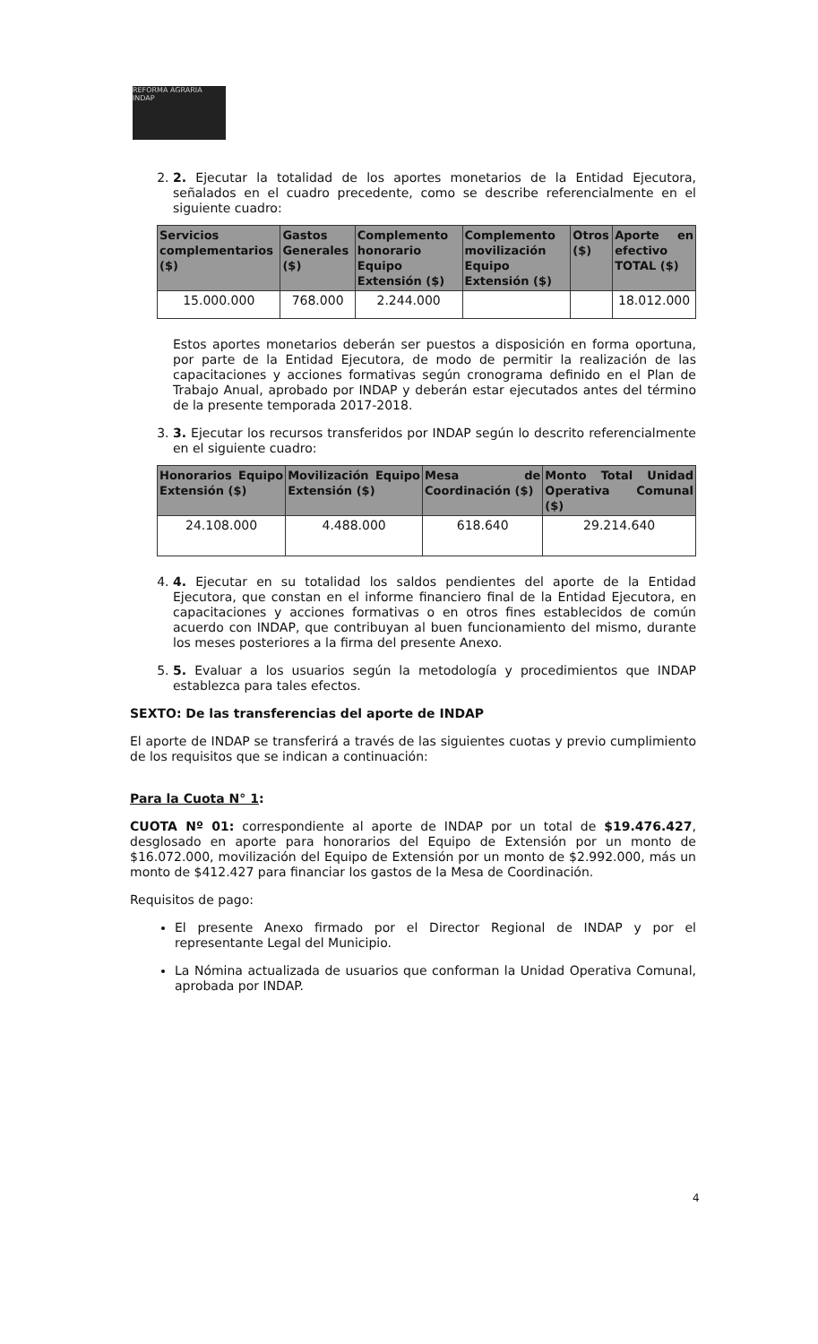REFORMA AGRARIA INDAP
2. 2. Ejecutar la totalidad de los aportes monetarios de la Entidad Ejecutora, señalados en el cuadro precedente, como se describe referencialmente en el siguiente cuadro:
| Servicios complementarios ($) | Gastos Generales ($) | Complemento honorario Equipo Extensión ($) | Complemento movilización Equipo Extensión ($) | Otros ($) | Aporte en efectivo TOTAL ($) |
| --- | --- | --- | --- | --- | --- |
| 15.000.000 | 768.000 | 2.244.000 | | | 18.012.000 |
Estos aportes monetarios deberán ser puestos a disposición en forma oportuna, por parte de la Entidad Ejecutora, de modo de permitir la realización de las capacitaciones y acciones formativas según cronograma definido en el Plan de Trabajo Anual, aprobado por INDAP y deberán estar ejecutados antes del término de la presente temporada 2017-2018.
3. 3. Ejecutar los recursos transferidos por INDAP según lo descrito referencialmente en el siguiente cuadro:
| Honorarios Equipo Extensión ($) | Movilización Equipo Extensión ($) | Mesa de Coordinación ($) | Monto Total Unidad Operativa Comunal ($) |
| --- | --- | --- | --- |
| 24.108.000 | 4.488.000 | 618.640 | 29.214.640 |
4. 4. Ejecutar en su totalidad los saldos pendientes del aporte de la Entidad Ejecutora, que constan en el informe financiero final de la Entidad Ejecutora, en capacitaciones y acciones formativas o en otros fines establecidos de común acuerdo con INDAP, que contribuyan al buen funcionamiento del mismo, durante los meses posteriores a la firma del presente Anexo.
5. 5. Evaluar a los usuarios según la metodología y procedimientos que INDAP establezca para tales efectos.
SEXTO: De las transferencias del aporte de INDAP
El aporte de INDAP se transferirá a través de las siguientes cuotas y previo cumplimiento de los requisitos que se indican a continuación:
Para la Cuota N° 1:
CUOTA Nº 01: correspondiente al aporte de INDAP por un total de $19.476.427, desglosado en aporte para honorarios del Equipo de Extensión por un monto de $16.072.000, movilización del Equipo de Extensión por un monto de $2.992.000, más un monto de $412.427 para financiar los gastos de la Mesa de Coordinación.
Requisitos de pago:
El presente Anexo firmado por el Director Regional de INDAP y por el representante Legal del Municipio.
La Nómina actualizada de usuarios que conforman la Unidad Operativa Comunal, aprobada por INDAP.
4